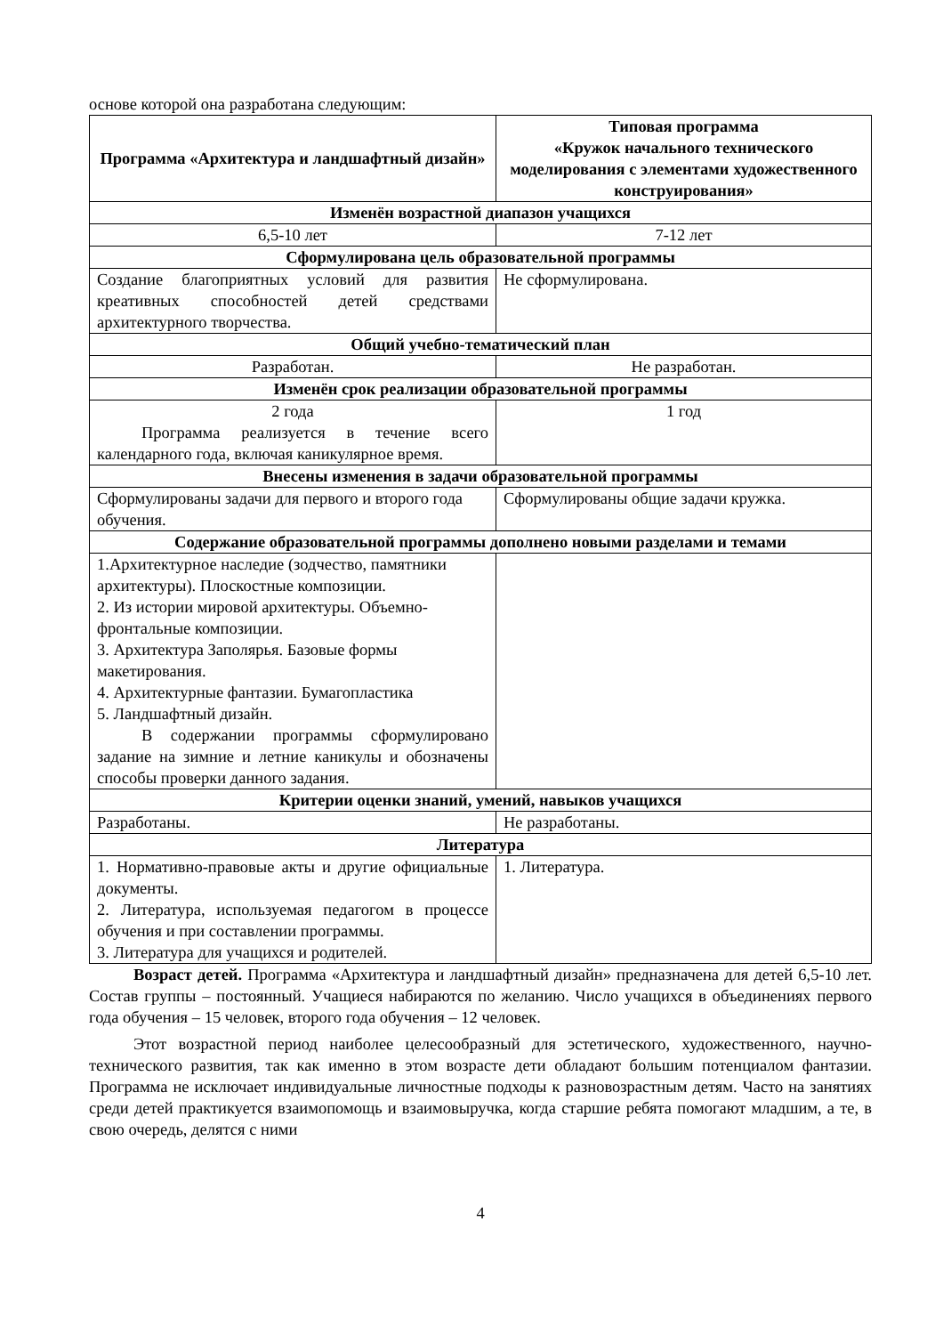основе которой она разработана следующим:
| Программа «Архитектура и ландшафтный дизайн» | Типовая программа «Кружок начального технического моделирования с элементами художественного конструирования» |
| --- | --- |
| Изменён возрастной диапазон учащихся | |
| 6,5-10 лет | 7-12 лет |
| Сформулирована цель образовательной программы | |
| Создание благоприятных условий для развития креативных способностей детей средствами архитектурного творчества. | Не сформулирована. |
| Общий учебно-тематический план | |
| Разработан. | Не разработан. |
| Изменён срок реализации образовательной программы | |
| 2 года Программа реализуется в течение всего календарного года, включая каникулярное время. | 1 год |
| Внесены изменения в задачи образовательной программы | |
| Сформулированы задачи для первого и второго года обучения. | Сформулированы общие задачи кружка. |
| Содержание образовательной программы дополнено новыми разделами и темами | |
| 1.Архитектурное наследие (зодчество, памятники архитектуры). Плоскостные композиции. 2. Из истории мировой архитектуры. Объемно-фронтальные композиции. 3. Архитектура Заполярья. Базовые формы макетирования. 4. Архитектурные фантазии. Бумагопластика 5. Ландшафтный дизайн. В содержании программы сформулировано задание на зимние и летние каникулы и обозначены способы проверки данного задания. | |
| Критерии оценки знаний, умений, навыков учащихся | |
| Разработаны. | Не разработаны. |
| Литература | |
| 1. Нормативно-правовые акты и другие официальные документы. 2. Литература, используемая педагогом в процессе обучения и при составлении программы. 3. Литература для учащихся и родителей. | 1. Литература. |
Возраст детей. Программа «Архитектура и ландшафтный дизайн» предназначена для детей 6,5-10 лет. Состав группы – постоянный. Учащиеся набираются по желанию. Число учащихся в объединениях первого года обучения – 15 человек, второго года обучения – 12 человек.
Этот возрастной период наиболее целесообразный для эстетического, художественного, научно-технического развития, так как именно в этом возрасте дети обладают большим потенциалом фантазии. Программа не исключает индивидуальные личностные подходы к разновозрастным детям. Часто на занятиях среди детей практикуется взаимопомощь и взаимовыручка, когда старшие ребята помогают младшим, а те, в свою очередь, делятся с ними
4